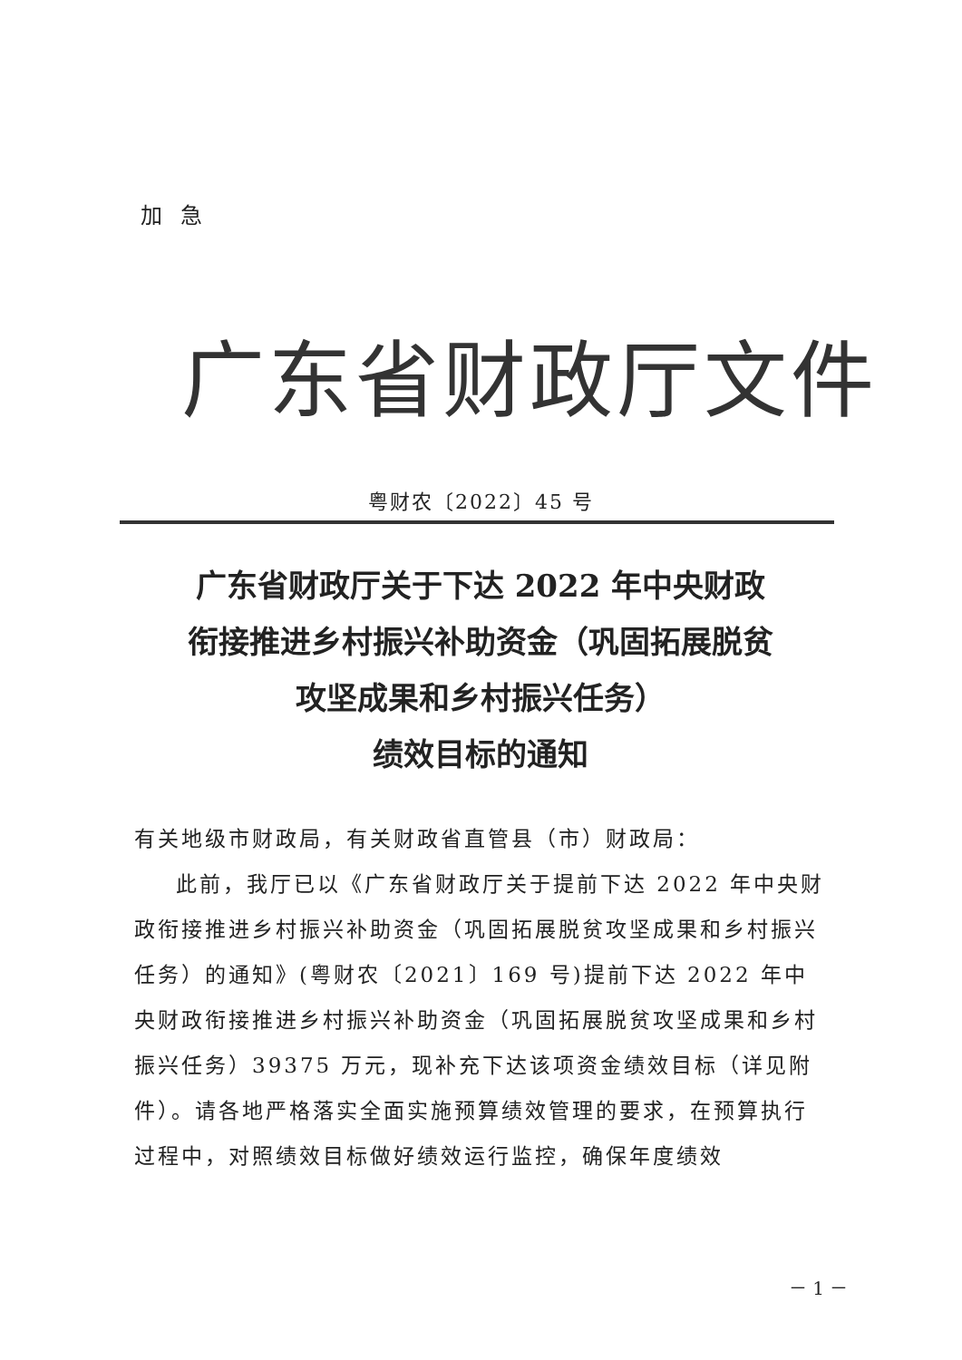加急
广东省财政厅文件
粤财农〔2022〕45 号
广东省财政厅关于下达 2022 年中央财政
衔接推进乡村振兴补助资金（巩固拓展脱贫
攻坚成果和乡村振兴任务）
绩效目标的通知
有关地级市财政局，有关财政省直管县（市）财政局：
此前，我厅已以《广东省财政厅关于提前下达 2022 年中央财政衔接推进乡村振兴补助资金（巩固拓展脱贫攻坚成果和乡村振兴任务）的通知》(粤财农〔2021〕169 号)提前下达 2022 年中央财政衔接推进乡村振兴补助资金（巩固拓展脱贫攻坚成果和乡村振兴任务）39375 万元，现补充下达该项资金绩效目标（详见附件）。请各地严格落实全面实施预算绩效管理的要求，在预算执行过程中，对照绩效目标做好绩效运行监控，确保年度绩效
－ 1 －